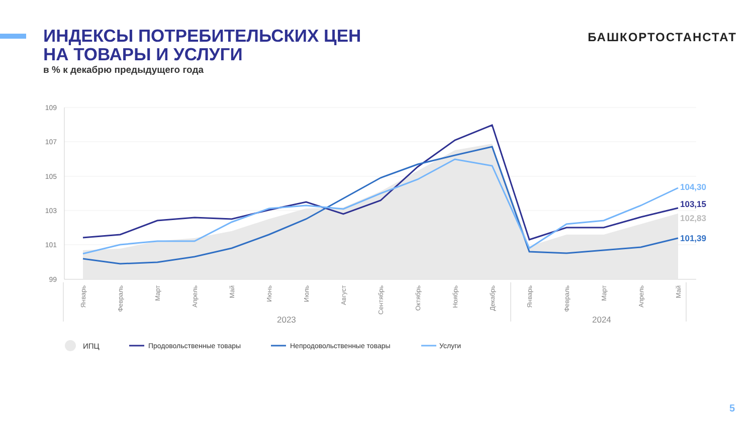ИНДЕКСЫ ПОТРЕБИТЕЛЬСКИХ ЦЕН
НА ТОВАРЫ И УСЛУГИ
в % к декабрю предыдущего года
БАШКОРТОСТАНСТАТ
109
107
105
103
101
99
104,30
103,15
102,83
101,39
Январь
Февраль
Март
Апрель
Май
Июнь
Июль
Август
Сентябрь
Октябрь
Ноябрь
Декабрь
Январь
Февраль
Март
Апрель
Май
2023
2024
ИПЦ
Продовольственные товары
Непродовольственные товары
Услуги
5